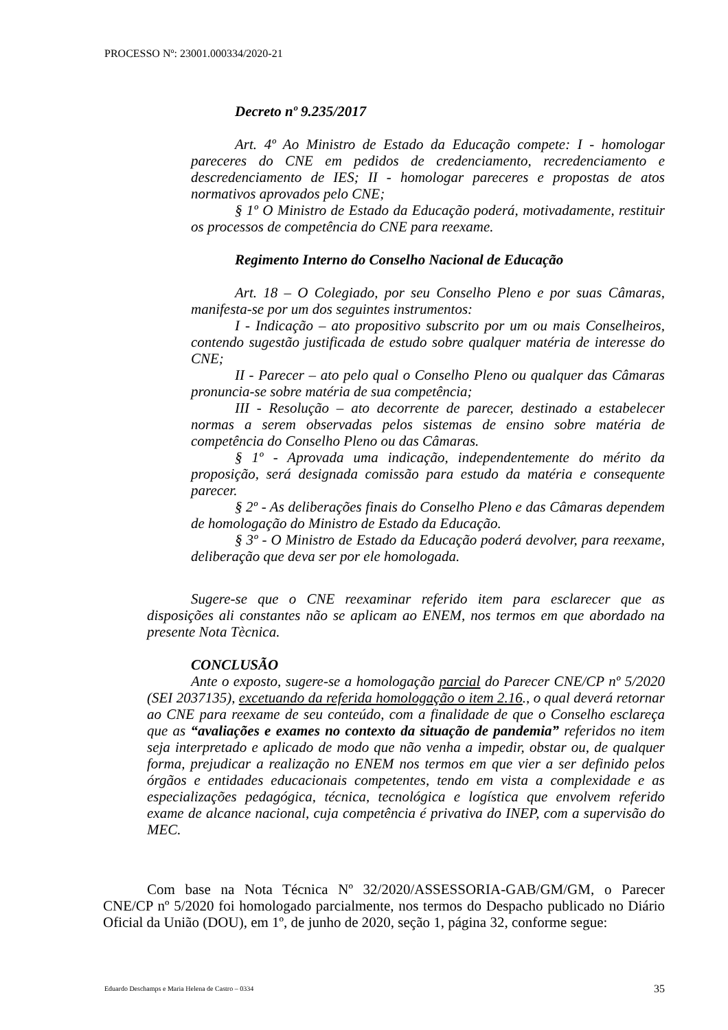PROCESSO Nº: 23001.000334/2020-21
Decreto nº 9.235/2017
Art. 4º Ao Ministro de Estado da Educação compete: I - homologar pareceres do CNE em pedidos de credenciamento, recredenciamento e descredenciamento de IES; II - homologar pareceres e propostas de atos normativos aprovados pelo CNE;
§ 1º O Ministro de Estado da Educação poderá, motivadamente, restituir os processos de competência do CNE para reexame.
Regimento Interno do Conselho Nacional de Educação
Art. 18 – O Colegiado, por seu Conselho Pleno e por suas Câmaras, manifesta-se por um dos seguintes instrumentos:
I - Indicação – ato propositivo subscrito por um ou mais Conselheiros, contendo sugestão justificada de estudo sobre qualquer matéria de interesse do CNE;
II - Parecer – ato pelo qual o Conselho Pleno ou qualquer das Câmaras pronuncia-se sobre matéria de sua competência;
III - Resolução – ato decorrente de parecer, destinado a estabelecer normas a serem observadas pelos sistemas de ensino sobre matéria de competência do Conselho Pleno ou das Câmaras.
§ 1º - Aprovada uma indicação, independentemente do mérito da proposição, será designada comissão para estudo da matéria e consequente parecer.
§ 2º - As deliberações finais do Conselho Pleno e das Câmaras dependem de homologação do Ministro de Estado da Educação.
§ 3º - O Ministro de Estado da Educação poderá devolver, para reexame, deliberação que deva ser por ele homologada.
Sugere-se que o CNE reexaminar referido item para esclarecer que as disposições ali constantes não se aplicam ao ENEM, nos termos em que abordado na presente Nota Tècnica.
CONCLUSÃO
Ante o exposto, sugere-se a homologação parcial do Parecer CNE/CP nº 5/2020 (SEI 2037135), excetuando da referida homologação o item 2.16., o qual deverá retornar ao CNE para reexame de seu conteúdo, com a finalidade de que o Conselho esclareça que as “avaliações e exames no contexto da situação de pandemia” referidos no item seja interpretado e aplicado de modo que não venha a impedir, obstar ou, de qualquer forma, prejudicar a realização no ENEM nos termos em que vier a ser definido pelos órgãos e entidades educacionais competentes, tendo em vista a complexidade e as especializações pedagógica, técnica, tecnológica e logística que envolvem referido exame de alcance nacional, cuja competência é privativa do INEP, com a supervisão do MEC.
Com base na Nota Técnica Nº 32/2020/ASSESSORIA-GAB/GM/GM, o Parecer CNE/CP nº 5/2020 foi homologado parcialmente, nos termos do Despacho publicado no Diário Oficial da União (DOU), em 1º, de junho de 2020, seção 1, página 32, conforme segue:
Eduardo Deschamps e Maria Helena de Castro – 0334 35